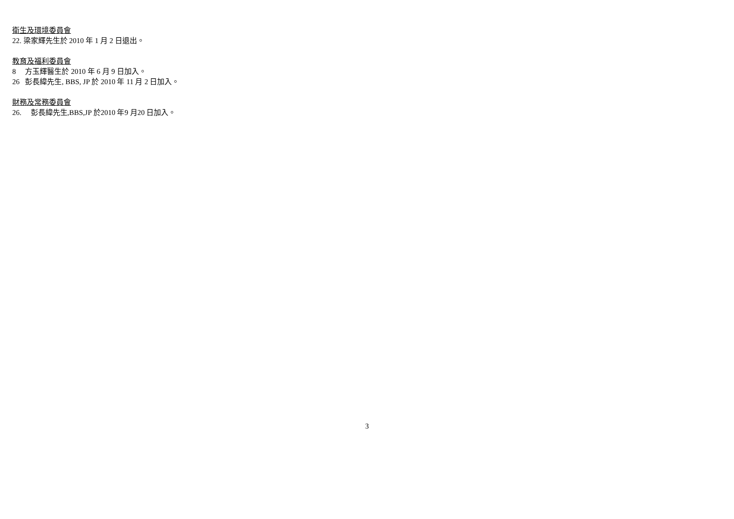衛生及環境委員會
22. 梁家輝先生於 2010 年 1 月 2 日退出。
教育及福利委員會
8 方玉輝醫生於 2010 年 6 月 9 日加入。
26 彭長緯先生, BBS, JP 於 2010 年 11 月 2 日加入。
財務及常務委員會
26. 彭長緯先生,BBS,JP 於2010 年9 月20 日加入。
3